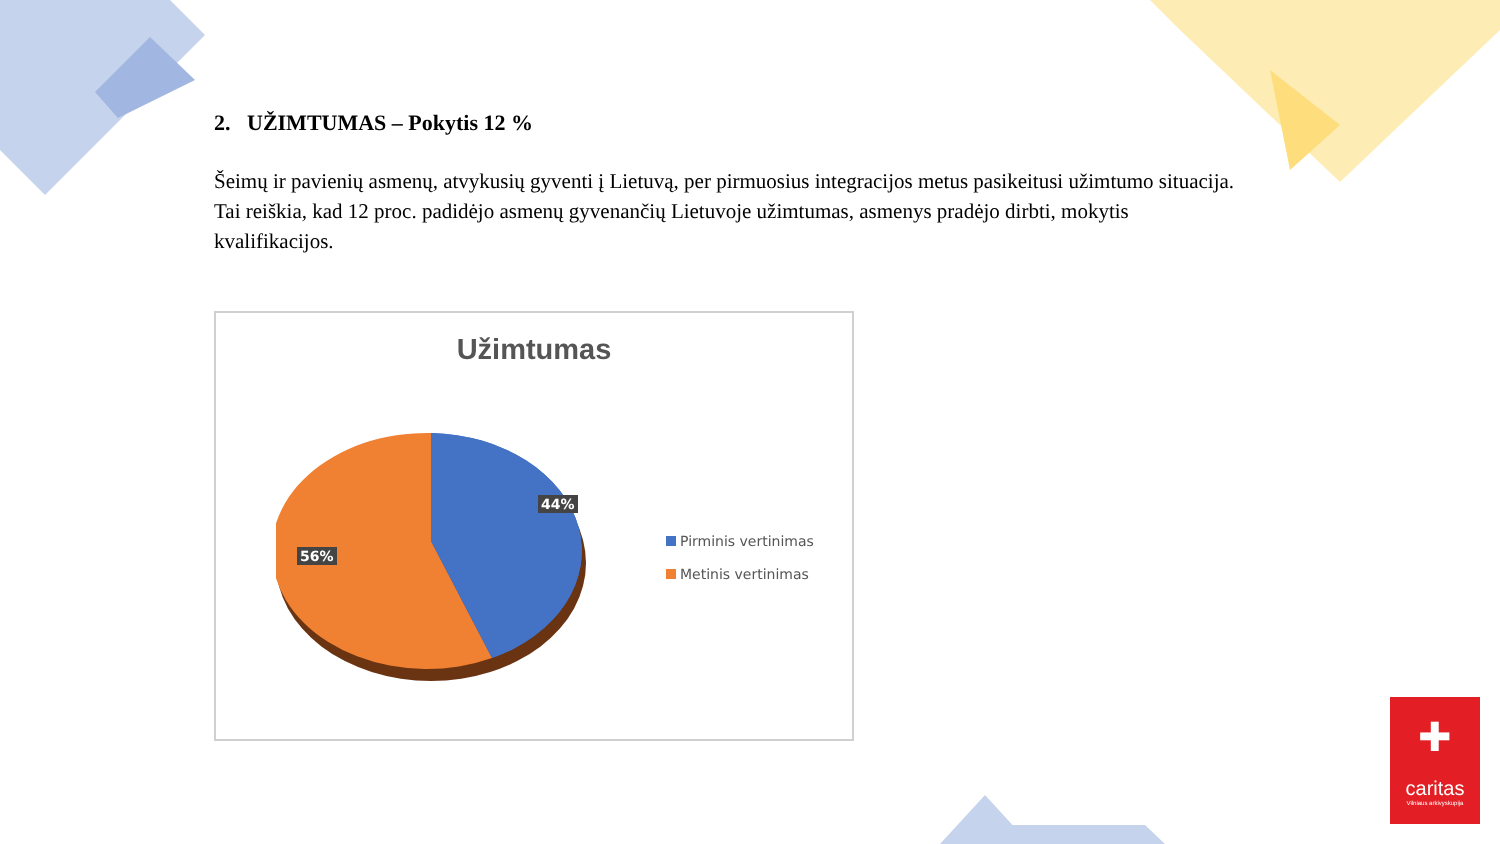2. UŽIMTUMAS – Pokytis 12 %
Šeimų ir pavienių asmenų, atvykusių gyventi į Lietuvą, per pirmuosius integracijos metus pasikeitusi užimtumo situacija. Tai reiškia, kad 12 proc. padidėjo asmenų gyvenančių Lietuvoje užimtumas, asmenys pradėjo dirbti, mokytis kvalifikacijos.
Užimtumas
44%
56%
Pirminis vertinimas
Metinis vertinimas
✚
caritas
Vilniaus arkivyskupija